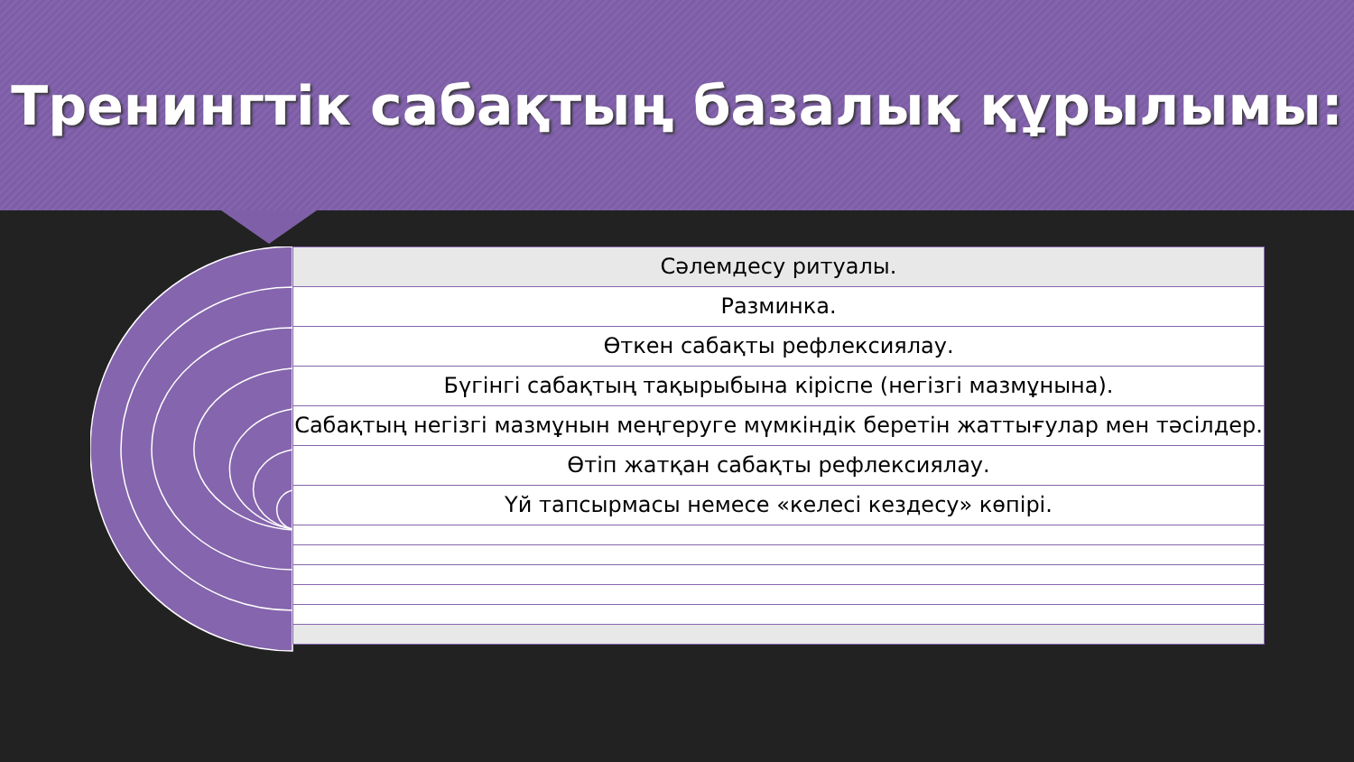Тренингтік сабақтың базалық құрылымы:
Сәлемдесу ритуалы.
Разминка.
Өткен сабақты рефлексиялау.
Бүгінгі сабақтың тақырыбына кіріспе (негізгі мазмұнына).
Сабақтың негізгі мазмұнын меңгеруге мүмкіндік беретін жаттығулар мен тәсілдер.
Өтіп жатқан сабақты рефлексиялау.
Үй тапсырмасы немесе «келесі кездесу» көпірі.